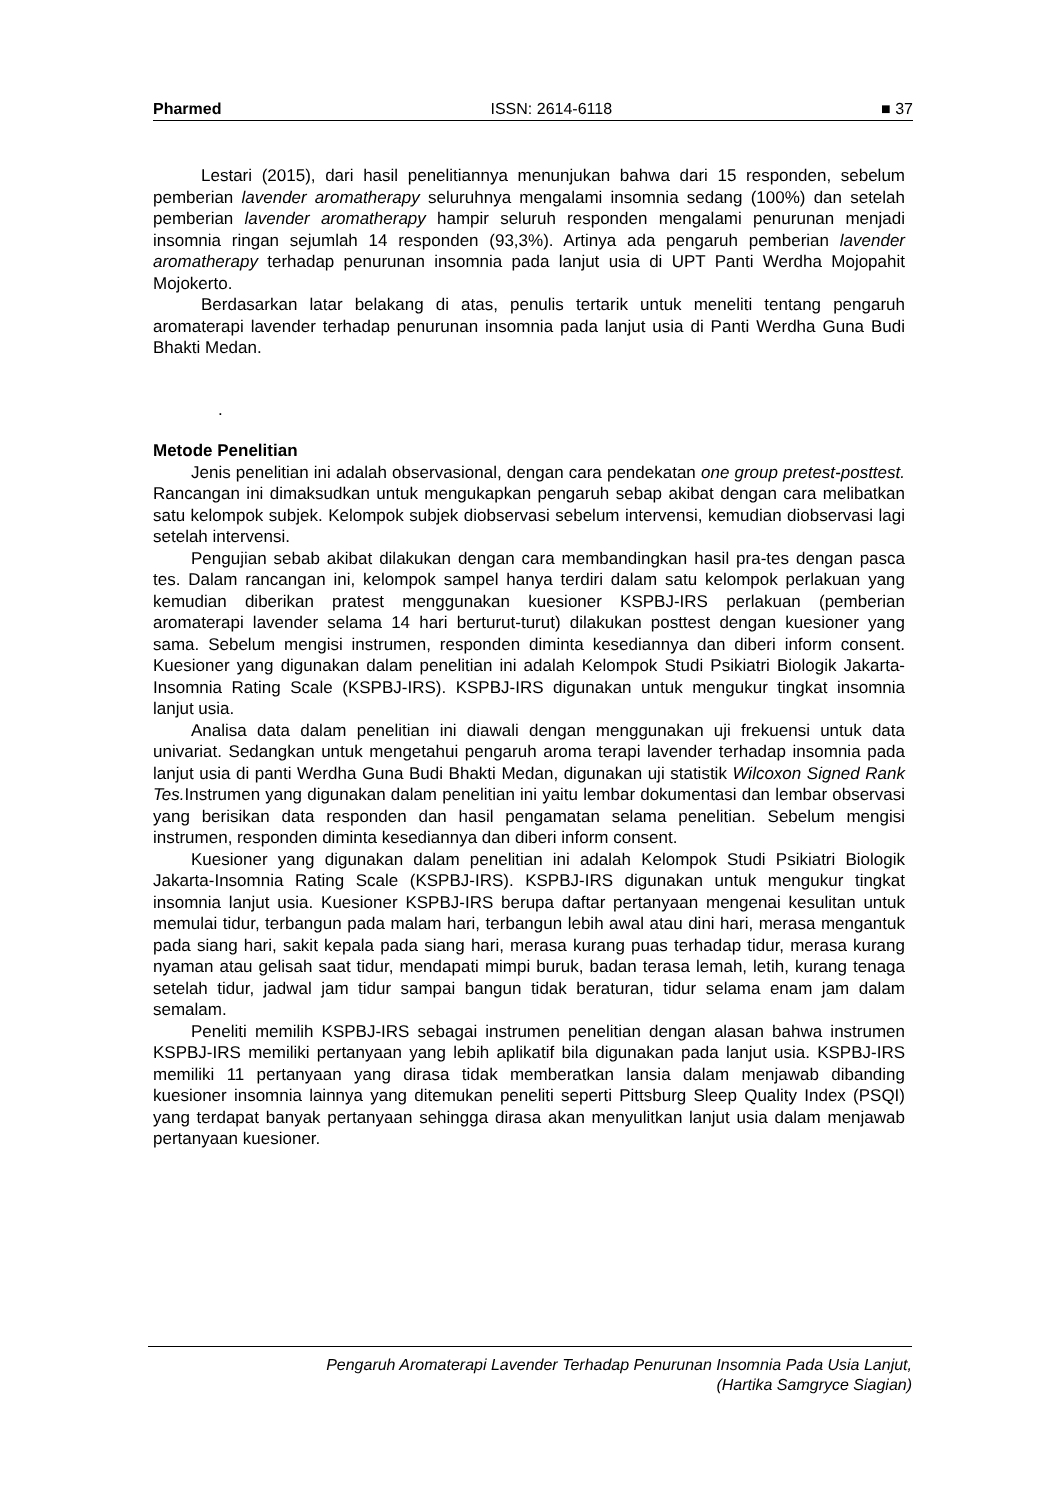Pharmed ISSN: 2614-6118 ■ 37
Lestari (2015), dari hasil penelitiannya menunjukan bahwa dari 15 responden, sebelum pemberian lavender aromatherapy seluruhnya mengalami insomnia sedang (100%) dan setelah pemberian lavender aromatherapy hampir seluruh responden mengalami penurunan menjadi insomnia ringan sejumlah 14 responden (93,3%). Artinya ada pengaruh pemberian lavender aromatherapy terhadap penurunan insomnia pada lanjut usia di UPT Panti Werdha Mojopahit Mojokerto.
Berdasarkan latar belakang di atas, penulis tertarik untuk meneliti tentang pengaruh aromaterapi lavender terhadap penurunan insomnia pada lanjut usia di Panti Werdha Guna Budi Bhakti Medan.
.
Metode Penelitian
Jenis penelitian ini adalah observasional, dengan cara pendekatan one group pretest-posttest. Rancangan ini dimaksudkan untuk mengukapkan pengaruh sebap akibat dengan cara melibatkan satu kelompok subjek. Kelompok subjek diobservasi sebelum intervensi, kemudian diobservasi lagi setelah intervensi.
Pengujian sebab akibat dilakukan dengan cara membandingkan hasil pra-tes dengan pasca tes. Dalam rancangan ini, kelompok sampel hanya terdiri dalam satu kelompok perlakuan yang kemudian diberikan pratest menggunakan kuesioner KSPBJ-IRS perlakuan (pemberian aromaterapi lavender selama 14 hari berturut-turut) dilakukan posttest dengan kuesioner yang sama. Sebelum mengisi instrumen, responden diminta kesediannya dan diberi inform consent. Kuesioner yang digunakan dalam penelitian ini adalah Kelompok Studi Psikiatri Biologik Jakarta-Insomnia Rating Scale (KSPBJ-IRS). KSPBJ-IRS digunakan untuk mengukur tingkat insomnia lanjut usia.
Analisa data dalam penelitian ini diawali dengan menggunakan uji frekuensi untuk data univariat. Sedangkan untuk mengetahui pengaruh aroma terapi lavender terhadap insomnia pada lanjut usia di panti Werdha Guna Budi Bhakti Medan, digunakan uji statistik Wilcoxon Signed Rank Tes. Instrumen yang digunakan dalam penelitian ini yaitu lembar dokumentasi dan lembar observasi yang berisikan data responden dan hasil pengamatan selama penelitian. Sebelum mengisi instrumen, responden diminta kesediannya dan diberi inform consent.
Kuesioner yang digunakan dalam penelitian ini adalah Kelompok Studi Psikiatri Biologik Jakarta-Insomnia Rating Scale (KSPBJ-IRS). KSPBJ-IRS digunakan untuk mengukur tingkat insomnia lanjut usia. Kuesioner KSPBJ-IRS berupa daftar pertanyaan mengenai kesulitan untuk memulai tidur, terbangun pada malam hari, terbangun lebih awal atau dini hari, merasa mengantuk pada siang hari, sakit kepala pada siang hari, merasa kurang puas terhadap tidur, merasa kurang nyaman atau gelisah saat tidur, mendapati mimpi buruk, badan terasa lemah, letih, kurang tenaga setelah tidur, jadwal jam tidur sampai bangun tidak beraturan, tidur selama enam jam dalam semalam.
Peneliti memilih KSPBJ-IRS sebagai instrumen penelitian dengan alasan bahwa instrumen KSPBJ-IRS memiliki pertanyaan yang lebih aplikatif bila digunakan pada lanjut usia. KSPBJ-IRS memiliki 11 pertanyaan yang dirasa tidak memberatkan lansia dalam menjawab dibanding kuesioner insomnia lainnya yang ditemukan peneliti seperti Pittsburg Sleep Quality Index (PSQI) yang terdapat banyak pertanyaan sehingga dirasa akan menyulitkan lanjut usia dalam menjawab pertanyaan kuesioner.
Pengaruh Aromaterapi Lavender Terhadap Penurunan Insomnia Pada Usia Lanjut,
(Hartika Samgryce Siagian)